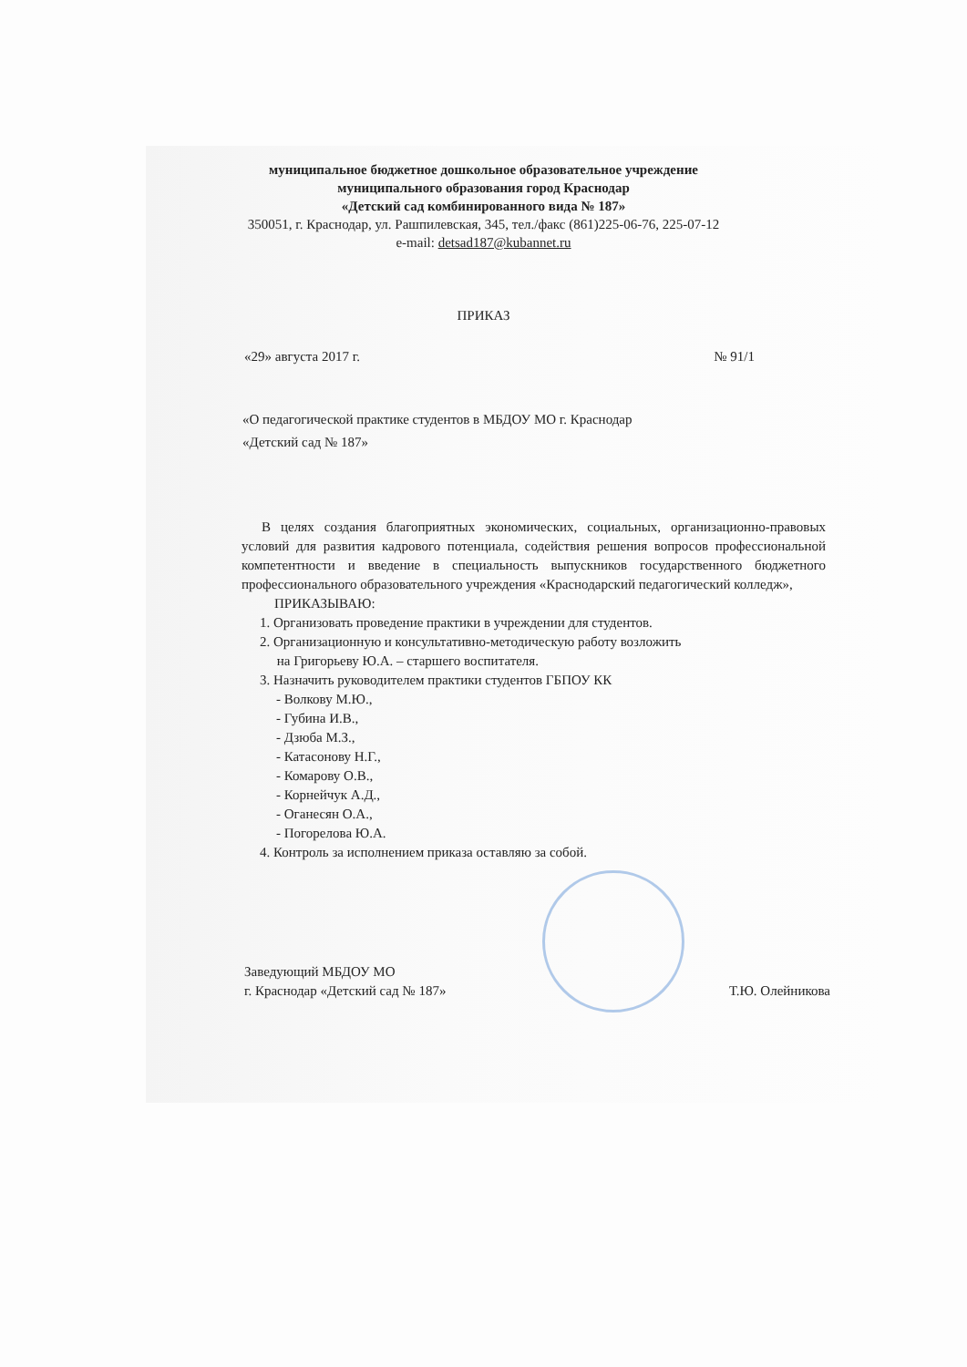муниципальное бюджетное дошкольное образовательное учреждение
муниципального образования город Краснодар
«Детский сад комбинированного вида № 187»
350051, г. Краснодар, ул. Рашпилевская, 345, тел./факс (861)225-06-76, 225-07-12
e-mail: detsad187@kubannet.ru
ПРИКАЗ
«29» августа 2017 г. № 91/1
«О педагогической практике студентов в МБДОУ МО г. Краснодар
«Детский сад № 187»
В целях создания благоприятных экономических, социальных, организационно-правовых условий для развития кадрового потенциала, содействия решения вопросов профессиональной компетентности и введение в специальность выпускников государственного бюджетного профессионального образовательного учреждения «Краснодарский педагогический колледж»,
ПРИКАЗЫВАЮ:
1. Организовать проведение практики в учреждении для студентов.
2. Организационную и консультативно-методическую работу возложить
на Григорьеву Ю.А. – старшего воспитателя.
3. Назначить руководителем практики студентов ГБПОУ КК
- Волкову М.Ю.,
- Губина И.В.,
- Дзюба М.З.,
- Катасонову Н.Г.,
- Комарову О.В.,
- Корнейчук А.Д.,
- Оганесян О.А.,
- Погорелова Ю.А.
4. Контроль за исполнением приказа оставляю за собой.
Заведующий МБДОУ МО
г. Краснодар «Детский сад № 187»
Т.Ю. Олейникова